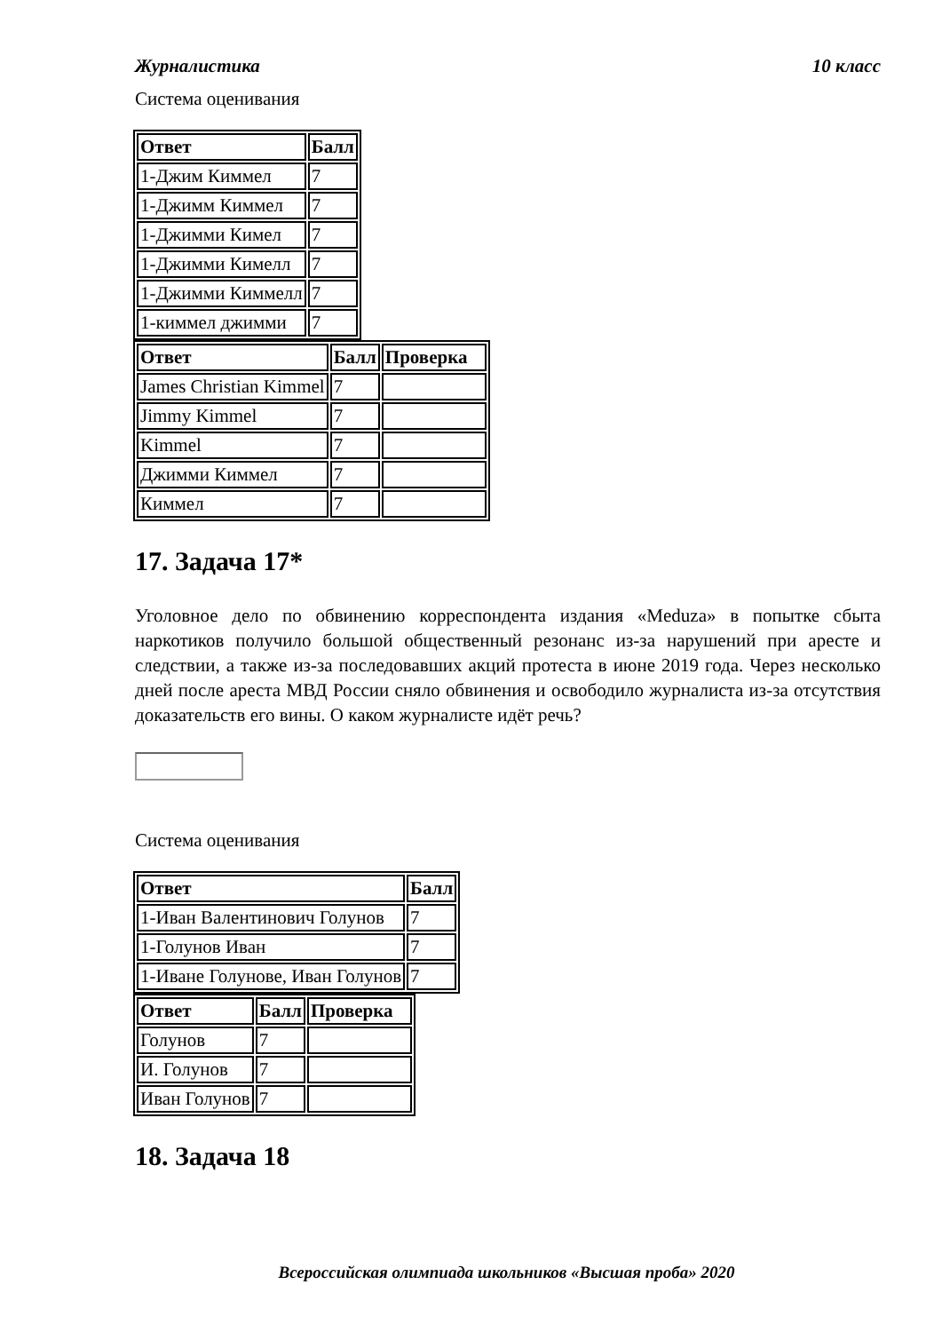Журналистика 10 класс
Система оценивания
| Ответ | Балл |
| --- | --- |
| 1-Джим Киммел | 7 |
| 1-Джимм Киммел | 7 |
| 1-Джимми Кимел | 7 |
| 1-Джимми Кимелл | 7 |
| 1-Джимми Киммелл | 7 |
| 1-киммел джимми | 7 |
| Ответ | Балл | Проверка |
| --- | --- | --- |
| James Christian Kimmel | 7 | |
| Jimmy Kimmel | 7 | |
| Kimmel | 7 | |
| Джимми Киммел | 7 | |
| Киммел | 7 | |
17. Задача 17*
Уголовное дело по обвинению корреспондента издания «Meduza» в попытке сбыта наркотиков получило большой общественный резонанс из-за нарушений при аресте и следствии, а также из-за последовавших акций протеста в июне 2019 года. Через несколько дней после ареста МВД России сняло обвинения и освободило журналиста из-за отсутствия доказательств его вины. О каком журналисте идёт речь?
Система оценивания
| Ответ | Балл |
| --- | --- |
| 1-Иван Валентинович Голунов | 7 |
| 1-Голунов Иван | 7 |
| 1-Иване Голунове, Иван Голунов | 7 |
| Ответ | Балл | Проверка |
| --- | --- | --- |
| Голунов | 7 | |
| И. Голунов | 7 | |
| Иван Голунов | 7 | |
18. Задача 18
Всероссийская олимпиада школьников «Высшая проба» 2020